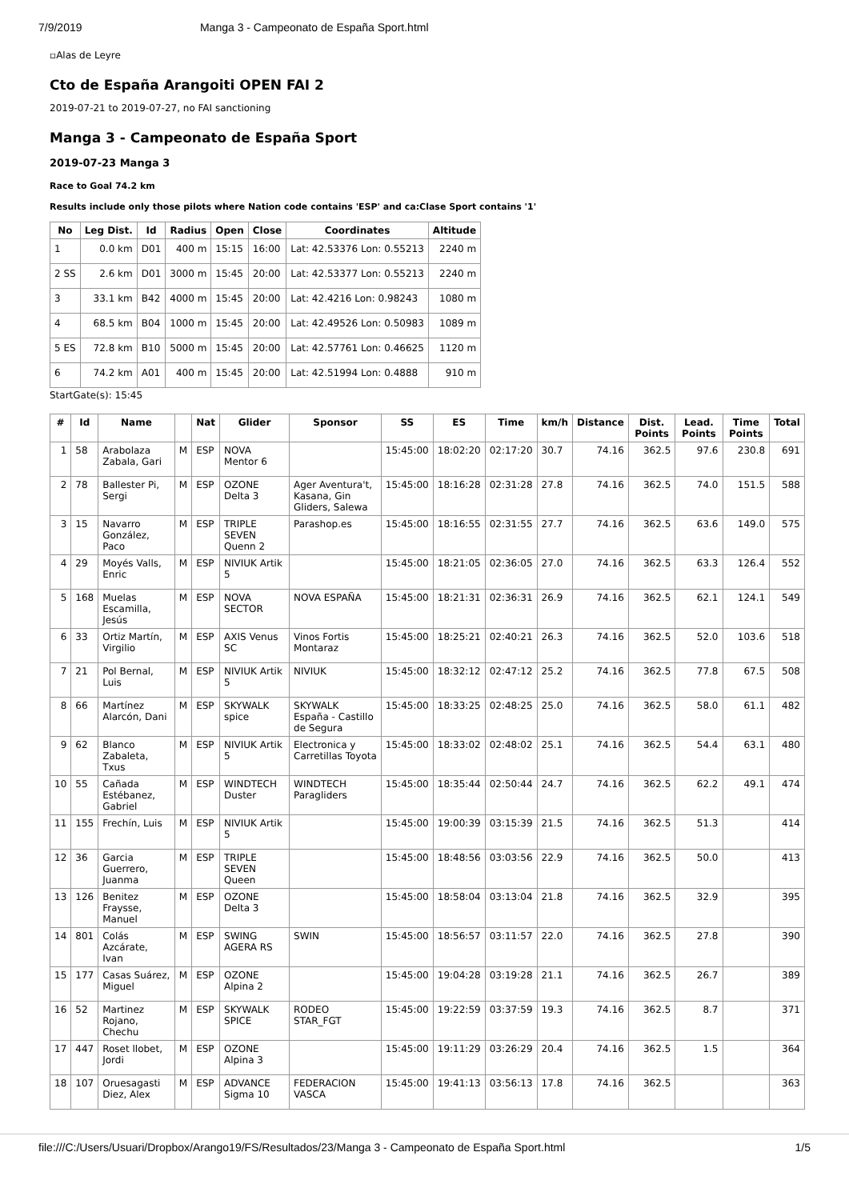7/9/2019 Manga 3 - Campeonato de España Sport.html
▫Alas de Leyre
Cto de España Arangoiti OPEN FAI 2
2019-07-21 to 2019-07-27, no FAI sanctioning
Manga 3 - Campeonato de España Sport
2019-07-23 Manga 3
Race to Goal 74.2 km
Results include only those pilots where Nation code contains 'ESP' and ca:Clase Sport contains '1'
| No | Leg Dist. | Id | Radius | Open | Close | Coordinates | Altitude |
| --- | --- | --- | --- | --- | --- | --- | --- |
| 1 | 0.0 km | D01 | 400 m | 15:15 | 16:00 | Lat: 42.53376 Lon: 0.55213 | 2240 m |
| 2 SS | 2.6 km | D01 | 3000 m | 15:45 | 20:00 | Lat: 42.53377 Lon: 0.55213 | 2240 m |
| 3 | 33.1 km | B42 | 4000 m | 15:45 | 20:00 | Lat: 42.4216 Lon: 0.98243 | 1080 m |
| 4 | 68.5 km | B04 | 1000 m | 15:45 | 20:00 | Lat: 42.49526 Lon: 0.50983 | 1089 m |
| 5 ES | 72.8 km | B10 | 5000 m | 15:45 | 20:00 | Lat: 42.57761 Lon: 0.46625 | 1120 m |
| 6 | 74.2 km | A01 | 400 m | 15:45 | 20:00 | Lat: 42.51994 Lon: 0.4888 | 910 m |
StartGate(s): 15:45
| # | Id | Name | | Nat | Glider | Sponsor | SS | ES | Time | km/h | Distance | Dist. Points | Lead. Points | Time Points | Total |
| --- | --- | --- | --- | --- | --- | --- | --- | --- | --- | --- | --- | --- | --- | --- | --- |
| 1 | 58 | Arabolaza Zabala, Gari | M | ESP | NOVA Mentor 6 | | 15:45:00 | 18:02:20 | 02:17:20 | 30.7 | 74.16 | 362.5 | 97.6 | 230.8 | 691 |
| 2 | 78 | Ballester Pi, Sergi | M | ESP | OZONE Delta 3 | Ager Aventura't, Kasana, Gin Gliders, Salewa | 15:45:00 | 18:16:28 | 02:31:28 | 27.8 | 74.16 | 362.5 | 74.0 | 151.5 | 588 |
| 3 | 15 | Navarro González, Paco | M | ESP | TRIPLE SEVEN Quenn 2 | Parashop.es | 15:45:00 | 18:16:55 | 02:31:55 | 27.7 | 74.16 | 362.5 | 63.6 | 149.0 | 575 |
| 4 | 29 | Moyés Valls, Enric | M | ESP | NIVIUK Artik 5 | | 15:45:00 | 18:21:05 | 02:36:05 | 27.0 | 74.16 | 362.5 | 63.3 | 126.4 | 552 |
| 5 | 168 | Muelas Escamilla, Jesús | M | ESP | NOVA SECTOR | NOVA ESPAÑA | 15:45:00 | 18:21:31 | 02:36:31 | 26.9 | 74.16 | 362.5 | 62.1 | 124.1 | 549 |
| 6 | 33 | Ortiz Martín, Virgilio | M | ESP | AXIS Venus SC | Vinos Fortis Montaraz | 15:45:00 | 18:25:21 | 02:40:21 | 26.3 | 74.16 | 362.5 | 52.0 | 103.6 | 518 |
| 7 | 21 | Pol Bernal, Luis | M | ESP | NIVIUK Artik 5 | NIVIUK | 15:45:00 | 18:32:12 | 02:47:12 | 25.2 | 74.16 | 362.5 | 77.8 | 67.5 | 508 |
| 8 | 66 | Martínez Alarcón, Dani | M | ESP | SKYWALK spice | SKYWALK España - Castillo de Segura | 15:45:00 | 18:33:25 | 02:48:25 | 25.0 | 74.16 | 362.5 | 58.0 | 61.1 | 482 |
| 9 | 62 | Blanco Zabaleta, Txus | M | ESP | NIVIUK Artik 5 | Electronica y Carretillas Toyota | 15:45:00 | 18:33:02 | 02:48:02 | 25.1 | 74.16 | 362.5 | 54.4 | 63.1 | 480 |
| 10 | 55 | Cañada Estébanez, Gabriel | M | ESP | WINDTECH Duster | WINDTECH Paragliders | 15:45:00 | 18:35:44 | 02:50:44 | 24.7 | 74.16 | 362.5 | 62.2 | 49.1 | 474 |
| 11 | 155 | Frechín, Luis | M | ESP | NIVIUK Artik 5 | | 15:45:00 | 19:00:39 | 03:15:39 | 21.5 | 74.16 | 362.5 | 51.3 | | 414 |
| 12 | 36 | Garcia Guerrero, Juanma | M | ESP | TRIPLE SEVEN Queen | | 15:45:00 | 18:48:56 | 03:03:56 | 22.9 | 74.16 | 362.5 | 50.0 | | 413 |
| 13 | 126 | Benitez Fraysse, Manuel | M | ESP | OZONE Delta 3 | | 15:45:00 | 18:58:04 | 03:13:04 | 21.8 | 74.16 | 362.5 | 32.9 | | 395 |
| 14 | 801 | Colás Azcárate, Ivan | M | ESP | SWING AGERA RS | SWIN | 15:45:00 | 18:56:57 | 03:11:57 | 22.0 | 74.16 | 362.5 | 27.8 | | 390 |
| 15 | 177 | Casas Suárez, Miguel | M | ESP | OZONE Alpina 2 | | 15:45:00 | 19:04:28 | 03:19:28 | 21.1 | 74.16 | 362.5 | 26.7 | | 389 |
| 16 | 52 | Martinez Rojano, Chechu | M | ESP | SKYWALK SPICE | RODEO STAR_FGT | 15:45:00 | 19:22:59 | 03:37:59 | 19.3 | 74.16 | 362.5 | 8.7 | | 371 |
| 17 | 447 | Roset llobet, Jordi | M | ESP | OZONE Alpina 3 | | 15:45:00 | 19:11:29 | 03:26:29 | 20.4 | 74.16 | 362.5 | 1.5 | | 364 |
| 18 | 107 | Oruesagasti Diez, Alex | M | ESP | ADVANCE Sigma 10 | FEDERACION VASCA | 15:45:00 | 19:41:13 | 03:56:13 | 17.8 | 74.16 | 362.5 | | | 363 |
file:///C:/Users/Usuari/Dropbox/Arango19/FS/Resultados/23/Manga 3 - Campeonato de España Sport.html 1/5